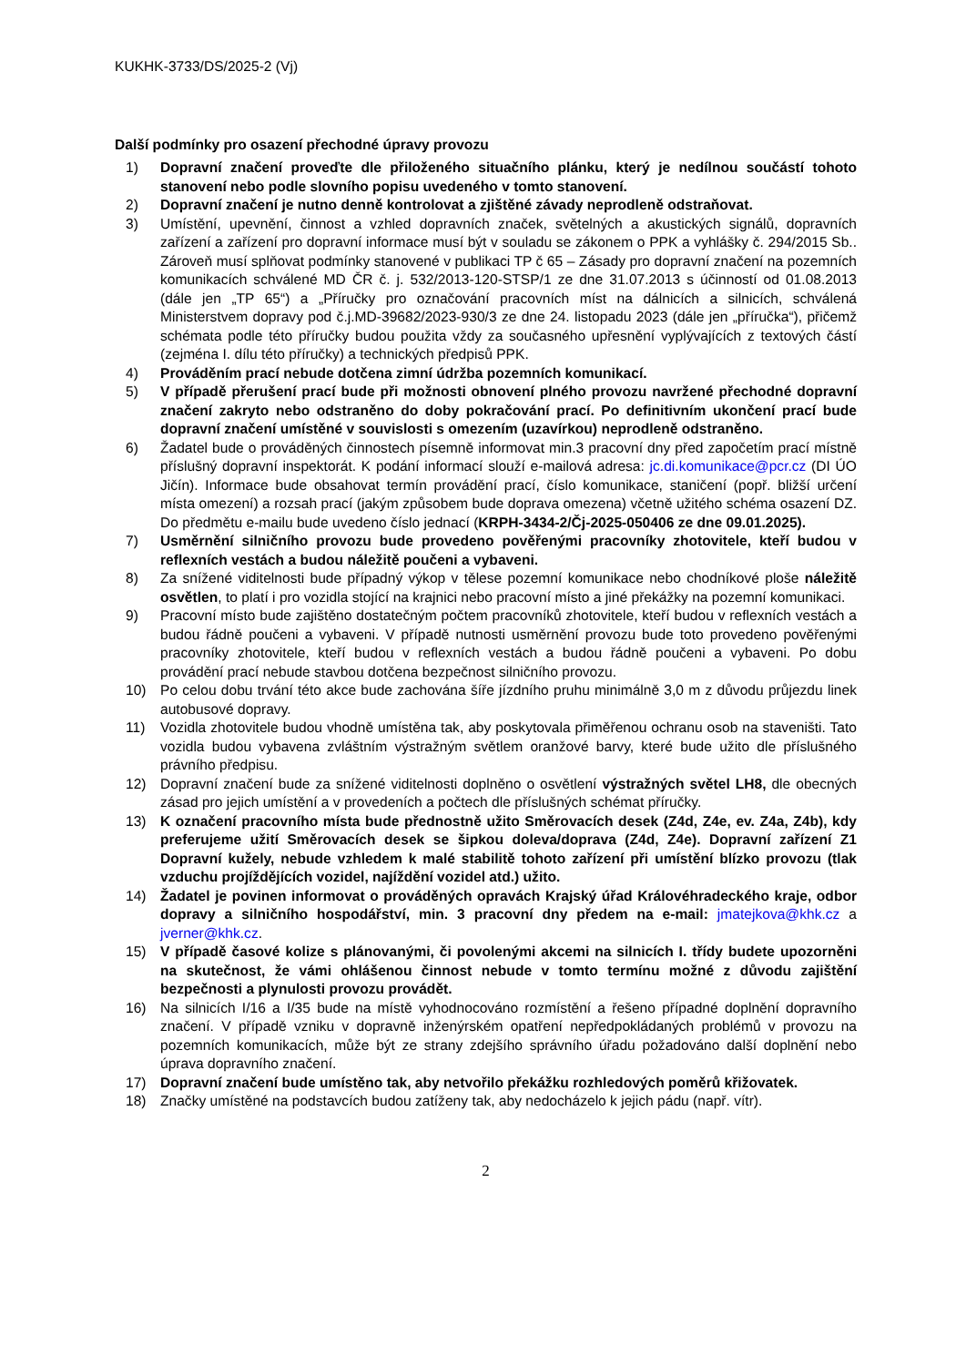KUKHK-3733/DS/2025-2 (Vj)
Další podmínky pro osazení přechodné úpravy provozu
1) Dopravní značení proveďte dle přiloženého situačního plánku, který je nedílnou součástí tohoto stanovení nebo podle slovního popisu uvedeného v tomto stanovení.
2) Dopravní značení je nutno denně kontrolovat a zjištěné závady neprodleně odstraňovat.
3) Umístění, upevnění, činnost a vzhled dopravních značek, světelných a akustických signálů, dopravních zařízení a zařízení pro dopravní informace musí být v souladu se zákonem o PPK a vyhlášky č. 294/2015 Sb.. Zároveň musí splňovat podmínky stanovené v publikaci TP č 65 – Zásady pro dopravní značení na pozemních komunikacích schválené MD ČR č. j. 532/2013-120-STSP/1 ze dne 31.07.2013 s účinností od 01.08.2013 (dále jen „TP 65“) a „Příručky pro označování pracovních míst na dálnicích a silnicích, schválená Ministerstvem dopravy pod č.j.MD-39682/2023-930/3 ze dne 24. listopadu 2023 (dále jen „příručka“), přičemž schémata podle této příručky budou použita vždy za současného upřesnění vyplývajících z textových částí (zejména I. dílu této příručky) a technických předpisů PPK.
4) Prováděním prací nebude dotčena zimní údržba pozemních komunikací.
5) V případě přerušení prací bude při možnosti obnovení plného provozu navržené přechodné dopravní značení zakryto nebo odstraněno do doby pokračování prací. Po definitivním ukončení prací bude dopravní značení umístěné v souvislosti s omezením (uzavírkou) neprodleně odstraněno.
6) Žadatel bude o prováděných činnostech písemně informovat min.3 pracovní dny před započetím prací místně příslušný dopravní inspektorát. K podání informací slouží e-mailová adresa: jc.di.komunikace@pcr.cz (DI ÚO Jičín). Informace bude obsahovat termín provádění prací, číslo komunikace, staničení (popř. bližší určení místa omezení) a rozsah prací (jakým způsobem bude doprava omezena) včetně užitého schéma osazení DZ. Do předmětu e-mailu bude uvedeno číslo jednací (KRPH-3434-2/Čj-2025-050406 ze dne 09.01.2025).
7) Usměrnění silničního provozu bude provedeno pověřenými pracovníky zhotovitele, kteří budou v reflexních vestách a budou náležitě poučeni a vybaveni.
8) Za snížené viditelnosti bude případný výkop v tělese pozemní komunikace nebo chodníkové ploše náležitě osvětlen, to platí i pro vozidla stojící na krajnici nebo pracovní místo a jiné překážky na pozemní komunikaci.
9) Pracovní místo bude zajištěno dostatečným počtem pracovníků zhotovitele, kteří budou v reflexních vestách a budou řádně poučeni a vybaveni. V případě nutnosti usměrnění provozu bude toto provedeno pověřenými pracovníky zhotovitele, kteří budou v reflexních vestách a budou řádně poučeni a vybaveni. Po dobu provádění prací nebude stavbou dotčena bezpečnost silničního provozu.
10) Po celou dobu trvání této akce bude zachována šíře jízdního pruhu minimálně 3,0 m z důvodu průjezdu linek autobusové dopravy.
11) Vozidla zhotovitele budou vhodně umístěna tak, aby poskytovala přiměřenou ochranu osob na staveništi. Tato vozidla budou vybavena zvláštním výstražným světlem oranžové barvy, které bude užito dle příslušného právního předpisu.
12) Dopravní značení bude za snížené viditelnosti doplněno o osvětlení výstražných světel LH8, dle obecných zásad pro jejich umístění a v provedeních a počtech dle příslušných schémat příručky.
13) K označení pracovního místa bude přednostně užito Směrovacích desek (Z4d, Z4e, ev. Z4a, Z4b), kdy preferujeme užití Směrovacích desek se šipkou doleva/doprava (Z4d, Z4e). Dopravní zařízení Z1 Dopravní kužely, nebude vzhledem k malé stabilitě tohoto zařízení při umístění blízko provozu (tlak vzduchu projíždějících vozidel, najíždění vozidel atd.) užito.
14) Žadatel je povinen informovat o prováděných opravách Krajský úřad Královéhradeckého kraje, odbor dopravy a silničního hospodářství, min. 3 pracovní dny předem na e-mail: jmatejkova@khk.cz a jverner@khk.cz.
15) V případě časové kolize s plánovanými, či povolenými akcemi na silnicích I. třídy budete upozorněni na skutečnost, že vámi ohlášenou činnost nebude v tomto termínu možné z důvodu zajištění bezpečnosti a plynulosti provozu provádět.
16) Na silnicích I/16 a I/35 bude na místě vyhodnocováno rozmístění a řešeno případné doplnění dopravního značení. V případě vzniku v dopravně inženýrském opatření nepředpokládaných problémů v provozu na pozemních komunikacích, může být ze strany zdejšího správního úřadu požadováno další doplnění nebo úprava dopravního značení.
17) Dopravní značení bude umístěno tak, aby netvořilo překážku rozhledových poměrů křižovatek.
18) Značky umístěné na podstavcích budou zatíženy tak, aby nedocházelo k jejich pádu (např. vítr).
2